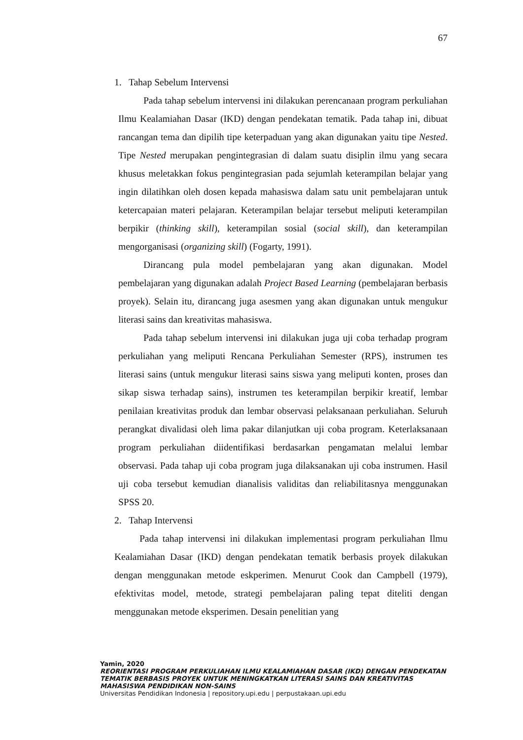67
1. Tahap Sebelum Intervensi
Pada tahap sebelum intervensi ini dilakukan perencanaan program perkuliahan Ilmu Kealamiahan Dasar (IKD) dengan pendekatan tematik. Pada tahap ini, dibuat rancangan tema dan dipilih tipe keterpaduan yang akan digunakan yaitu tipe Nested. Tipe Nested merupakan pengintegrasian di dalam suatu disiplin ilmu yang secara khusus meletakkan fokus pengintegrasian pada sejumlah keterampilan belajar yang ingin dilatihkan oleh dosen kepada mahasiswa dalam satu unit pembelajaran untuk ketercapaian materi pelajaran. Keterampilan belajar tersebut meliputi keterampilan berpikir (thinking skill), keterampilan sosial (social skill), dan keterampilan mengorganisasi (organizing skill) (Fogarty, 1991).
Dirancang pula model pembelajaran yang akan digunakan. Model pembelajaran yang digunakan adalah Project Based Learning (pembelajaran berbasis proyek). Selain itu, dirancang juga asesmen yang akan digunakan untuk mengukur literasi sains dan kreativitas mahasiswa.
Pada tahap sebelum intervensi ini dilakukan juga uji coba terhadap program perkuliahan yang meliputi Rencana Perkuliahan Semester (RPS), instrumen tes literasi sains (untuk mengukur literasi sains siswa yang meliputi konten, proses dan sikap siswa terhadap sains), instrumen tes keterampilan berpikir kreatif, lembar penilaian kreativitas produk dan lembar observasi pelaksanaan perkuliahan. Seluruh perangkat divalidasi oleh lima pakar dilanjutkan uji coba program. Keterlaksanaan program perkuliahan diidentifikasi berdasarkan pengamatan melalui lembar observasi. Pada tahap uji coba program juga dilaksanakan uji coba instrumen. Hasil uji coba tersebut kemudian dianalisis validitas dan reliabilitasnya menggunakan SPSS 20.
2. Tahap Intervensi
Pada tahap intervensi ini dilakukan implementasi program perkuliahan Ilmu Kealamiahan Dasar (IKD) dengan pendekatan tematik berbasis proyek dilakukan dengan menggunakan metode eskperimen. Menurut Cook dan Campbell (1979), efektivitas model, metode, strategi pembelajaran paling tepat diteliti dengan menggunakan metode eksperimen. Desain penelitian yang
Yamin, 2020
REORIENTASI PROGRAM PERKULIAHAN ILMU KEALAMIAHAN DASAR (IKD) DENGAN PENDEKATAN TEMATIK BERBASIS PROYEK UNTUK MENINGKATKAN LITERASI SAINS DAN KREATIVITAS MAHASISWA PENDIDIKAN NON-SAINS
Universitas Pendidikan Indonesia | repository.upi.edu | perpustakaan.upi.edu